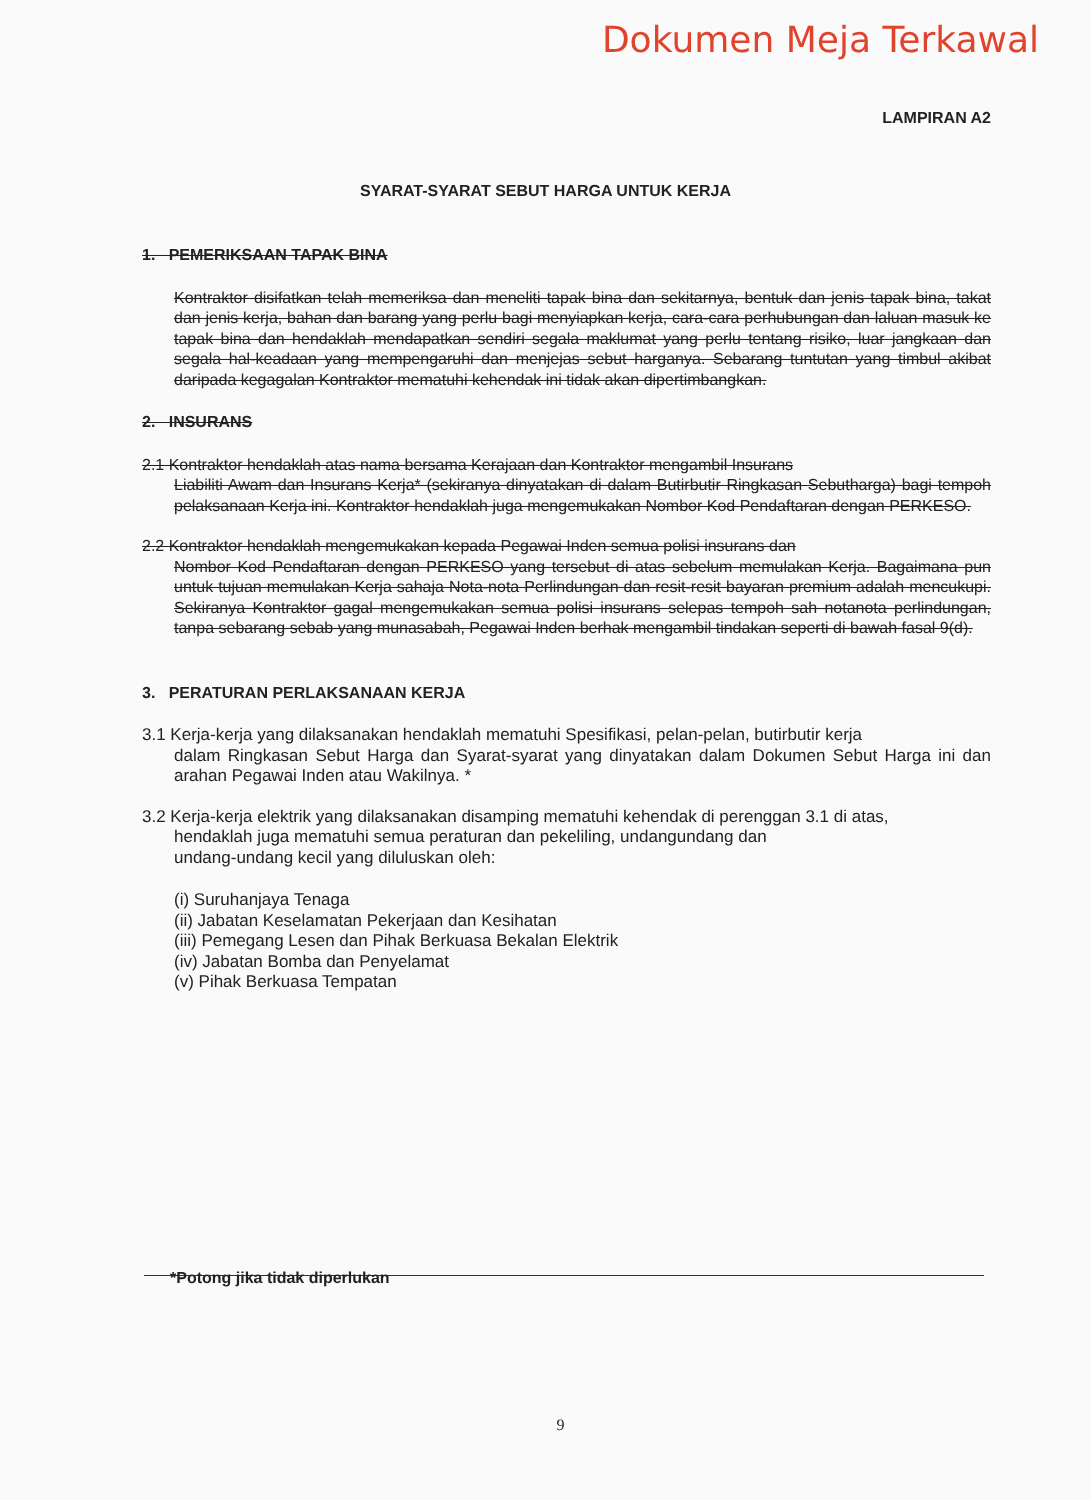Dokumen Meja Terkawal
LAMPIRAN A2
SYARAT-SYARAT SEBUT HARGA UNTUK KERJA
1. PEMERIKSAAN TAPAK BINA
Kontraktor disifatkan telah memeriksa dan meneliti tapak bina dan sekitarnya, bentuk dan jenis tapak bina, takat dan jenis kerja, bahan dan barang yang perlu bagi menyiapkan kerja, cara-cara perhubungan dan laluan masuk ke tapak bina dan hendaklah mendapatkan sendiri segala maklumat yang perlu tentang risiko, luar jangkaan dan segala hal-keadaan yang mempengaruhi dan menjejas sebut harganya. Sebarang tuntutan yang timbul akibat daripada kegagalan Kontraktor mematuhi kehendak ini tidak akan dipertimbangkan.
2. INSURANS
2.1 Kontraktor hendaklah atas nama bersama Kerajaan dan Kontraktor mengambil Insurans
Liabiliti Awam dan Insurans Kerja* (sekiranya dinyatakan di dalam Butirbutir Ringkasan Sebutharga) bagi tempoh pelaksanaan Kerja ini. Kontraktor hendaklah juga mengemukakan Nombor Kod Pendaftaran dengan PERKESO.
2.2 Kontraktor hendaklah mengemukakan kepada Pegawai Inden semua polisi insurans dan
Nombor Kod Pendaftaran dengan PERKESO yang tersebut di atas sebelum memulakan Kerja. Bagaimana pun untuk tujuan memulakan Kerja sahaja Nota-nota Perlindungan dan resit-resit bayaran premium adalah mencukupi. Sekiranya Kontraktor gagal mengemukakan semua polisi insurans selepas tempoh sah notanota perlindungan, tanpa sebarang sebab yang munasabah, Pegawai Inden berhak mengambil tindakan seperti di bawah fasal 9(d).
3. PERATURAN PERLAKSANAAN KERJA
3.1 Kerja-kerja yang dilaksanakan hendaklah mematuhi Spesifikasi, pelan-pelan, butirbutir kerja
dalam Ringkasan Sebut Harga dan Syarat-syarat yang dinyatakan dalam Dokumen Sebut Harga ini dan arahan Pegawai Inden atau Wakilnya. *
3.2 Kerja-kerja elektrik yang dilaksanakan disamping mematuhi kehendak di perenggan 3.1 di atas,
hendaklah juga mematuhi semua peraturan dan pekeliling, undangundang dan
undang-undang kecil yang diluluskan oleh:
(i) Suruhanjaya Tenaga
(ii) Jabatan Keselamatan Pekerjaan dan Kesihatan
(iii) Pemegang Lesen dan Pihak Berkuasa Bekalan Elektrik
(iv) Jabatan Bomba dan Penyelamat
(v) Pihak Berkuasa Tempatan
*Potong jika tidak diperlukan
9